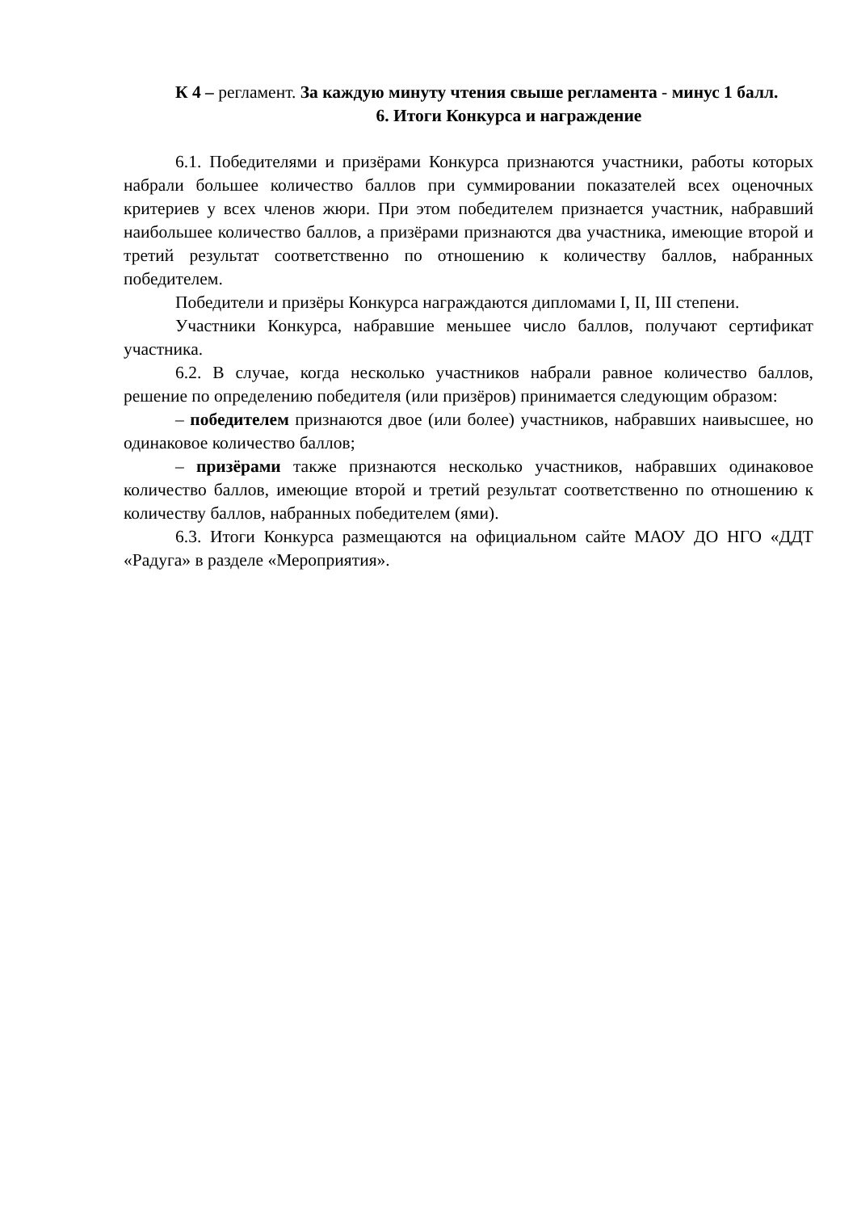К 4 – регламент. За каждую минуту чтения свыше регламента - минус 1 балл.
6. Итоги Конкурса и награждение
6.1. Победителями и призёрами Конкурса признаются участники, работы которых набрали большее количество баллов при суммировании показателей всех оценочных критериев у всех членов жюри. При этом победителем признается участник, набравший наибольшее количество баллов, а призёрами признаются два участника, имеющие второй и третий результат соответственно по отношению к количеству баллов, набранных победителем.
Победители и призёры Конкурса награждаются дипломами I, II, III степени.
Участники Конкурса, набравшие меньшее число баллов, получают сертификат участника.
6.2. В случае, когда несколько участников набрали равное количество баллов, решение по определению победителя (или призёров) принимается следующим образом:
– победителем признаются двое (или более) участников, набравших наивысшее, но одинаковое количество баллов;
– призёрами также признаются несколько участников, набравших одинаковое количество баллов, имеющие второй и третий результат соответственно по отношению к количеству баллов, набранных победителем (ями).
6.3. Итоги Конкурса размещаются на официальном сайте МАОУ ДО НГО «ДДТ «Радуга» в разделе «Мероприятия».